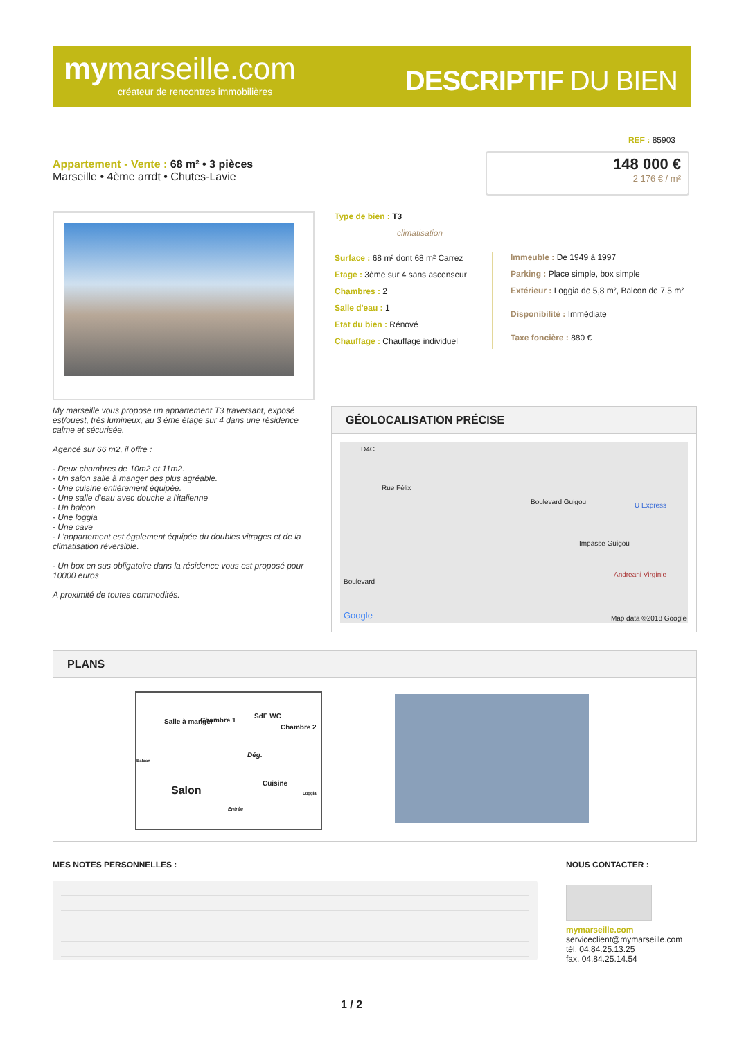mymarseille.com
créateur de rencontres immobilières
DESCRIPTIF DU BIEN
REF : 85903
Appartement - Vente : 68 m² • 3 pièces
Marseille • 4ème arrdt • Chutes-Lavie
148 000 €
2 176 € / m²
Type de bien : T3
climatisation
Surface : 68 m² dont 68 m² Carrez
Etage : 3ème sur 4 sans ascenseur
Chambres : 2
Salle d'eau : 1
Etat du bien : Rénové
Chauffage : Chauffage individuel
Immeuble : De 1949 à 1997
Parking : Place simple, box simple
Extérieur : Loggia de 5,8 m², Balcon de 7,5 m²
Disponibilité : Immédiate
Taxe foncière : 880 €
My marseille vous propose un appartement T3 traversant, exposé est/ouest, très lumineux, au 3 ème étage sur 4 dans une résidence calme et sécurisée.
Agencé sur 66 m2, il offre :
- Deux chambres de 10m2 et 11m2.
- Un salon salle à manger des plus agréable.
- Une cuisine entièrement équipée.
- Une salle d'eau avec douche a l'italienne
- Un balcon
- Une loggia
- Une cave
- L'appartement est également équipée du doubles vitrages et de la climatisation réversible.
- Un box en sus obligatoire dans la résidence vous est proposé pour 10000 euros
A proximité de toutes commodités.
GÉOLOCALISATION PRÉCISE
D4C
Rue Félix
Boulevard Guigou U Express
Impasse Guigou
Andreani Virginie
Boulevard
Google Map data ©2018 Google
PLANS
Salle à manger Chambre 1
SdE WC
Chambre 2
Dég.
Balcon
Cuisine
Loggia Salon
Entrée
MES NOTES PERSONNELLES : NOUS CONTACTER :
mymarseille.com
serviceclient@mymarseille.com
tél. 04.84.25.13.25
fax. 04.84.25.14.54
1 / 2